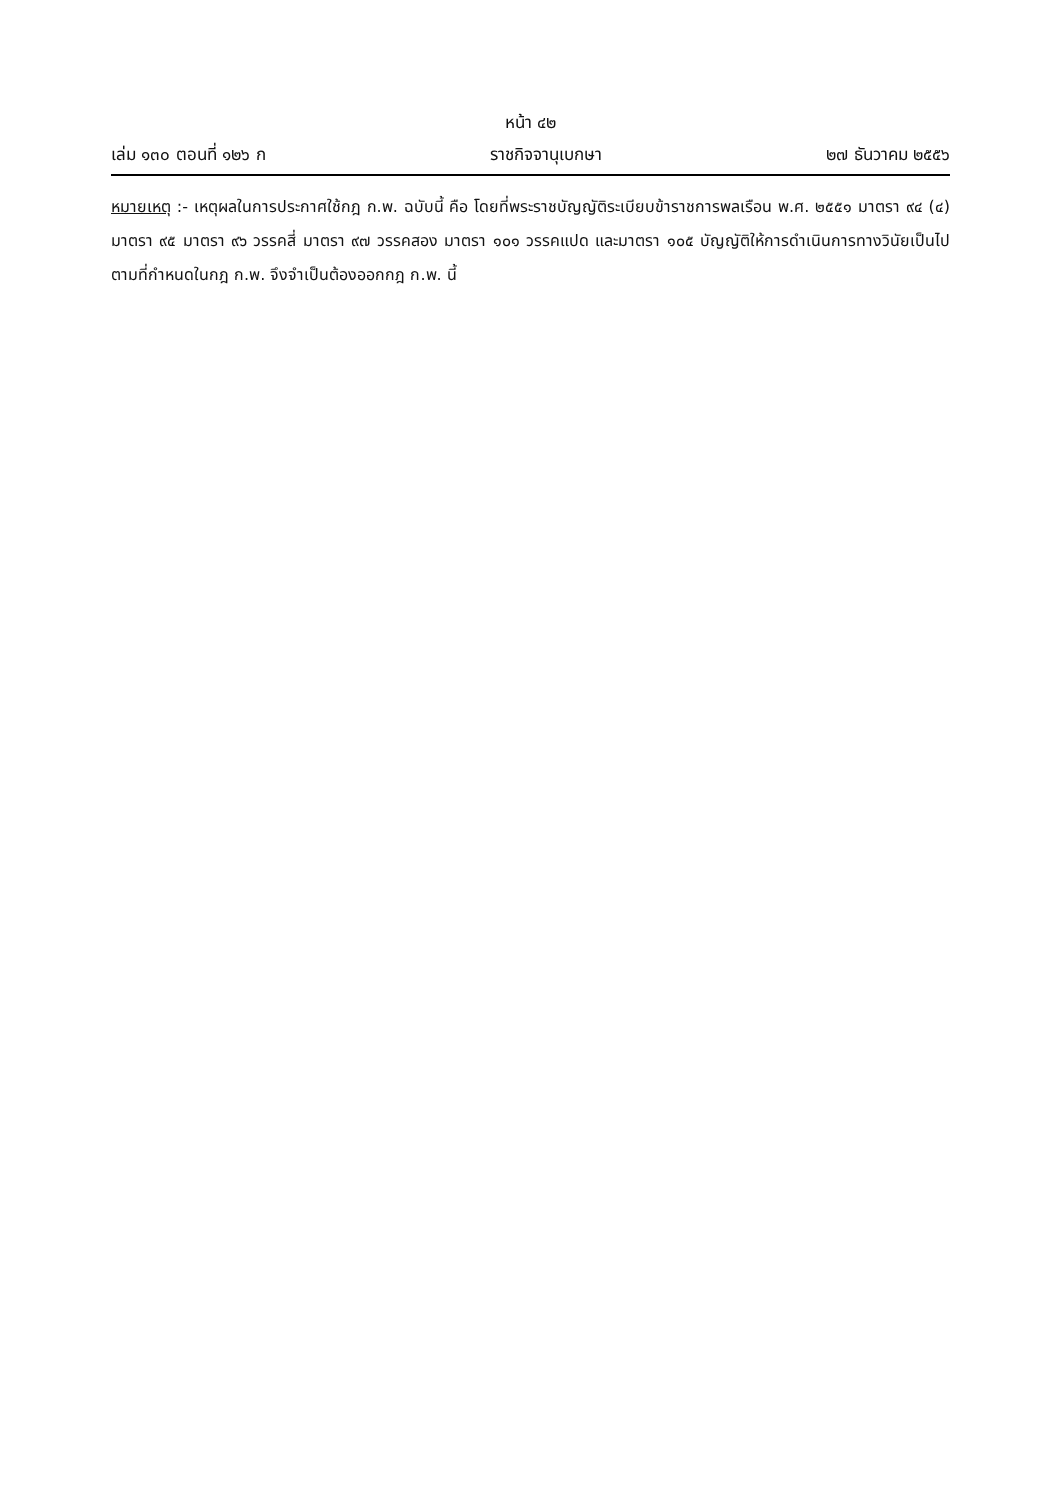หน้า ๔๒
เล่ม ๑๓๐ ตอนที่ ๑๒๖ ก ราชกิจจานุเบกษา ๒๗ ธันวาคม ๒๕๕๖
หมายเหตุ :- เหตุผลในการประกาศใช้กฎ ก.พ. ฉบับนี้ คือ โดยที่พระราชบัญญัติระเบียบข้าราชการพลเรือน พ.ศ. ๒๕๕๑ มาตรา ๙๔ (๔) มาตรา ๙๕ มาตรา ๙๖ วรรคสี่ มาตรา ๙๗ วรรคสอง มาตรา ๑๐๑ วรรคแปด และมาตรา ๑๐๕ บัญญัติให้การดำเนินการทางวินัยเป็นไปตามที่กำหนดในกฎ ก.พ. จึงจำเป็นต้องออกกฎ ก.พ. นี้